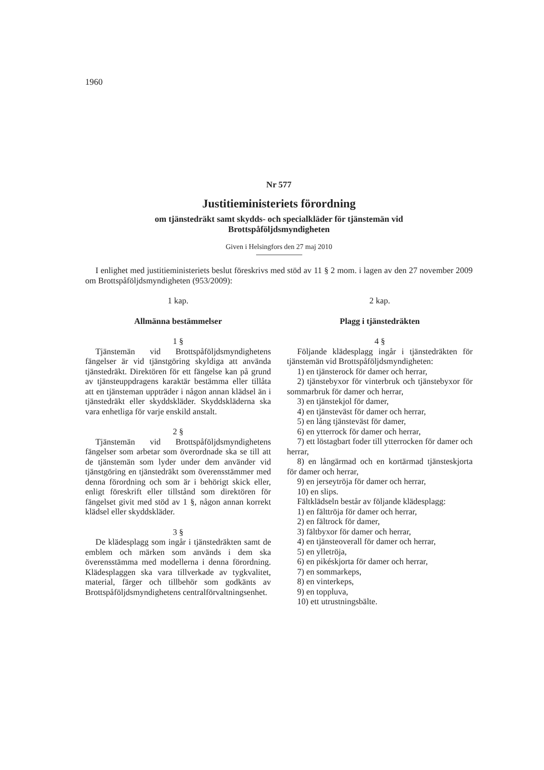1960
Nr 577
Justitieministeriets förordning
om tjänstedräkt samt skydds- och specialkläder för tjänstemän vid
Brottspåföljdsmyndigheten
Given i Helsingfors den 27 maj 2010
I enlighet med justitieministeriets beslut föreskrivs med stöd av 11 § 2 mom. i lagen av den 27 november 2009 om Brottspåföljdsmyndigheten (953/2009):
1 kap.
Allmänna bestämmelser
1 §
Tjänstemän vid Brottspåföljdsmyndighetens fängelser är vid tjänstgöring skyldiga att använda tjänstedräkt. Direktören för ett fängelse kan på grund av tjänsteuppdragens karaktär bestämma eller tillåta att en tjänsteman uppträder i någon annan klädsel än i tjänstedräkt eller skyddskläder. Skyddskläderna ska vara enhetliga för varje enskild anstalt.
2 §
Tjänstemän vid Brottspåföljdsmyndighetens fängelser som arbetar som överordnade ska se till att de tjänstemän som lyder under dem använder vid tjänstgöring en tjänstedräkt som överensstämmer med denna förordning och som är i behörigt skick eller, enligt föreskrift eller tillstånd som direktören för fängelset givit med stöd av 1 §, någon annan korrekt klädsel eller skyddskläder.
3 §
De klädesplagg som ingår i tjänstedräkten samt de emblem och märken som används i dem ska överensstämma med modellerna i denna förordning. Klädesplaggen ska vara tillverkade av tygkvalitet, material, färger och tillbehör som godkänts av Brottspåföljdsmyndighetens centralförvaltningsenhet.
2 kap.
Plagg i tjänstedräkten
4 §
Följande klädesplagg ingår i tjänstedräkten för tjänstemän vid Brottspåföljdsmyndigheten:
1) en tjänsterock för damer och herrar,
2) tjänstebyxor för vinterbruk och tjänstebyxor för sommarbruk för damer och herrar,
3) en tjänstekjol för damer,
4) en tjänsteväst för damer och herrar,
5) en lång tjänsteväst för damer,
6) en ytterrock för damer och herrar,
7) ett löstagbart foder till ytterrocken för damer och herrar,
8) en långärmad och en kortärmad tjänsteskjorta för damer och herrar,
9) en jerseytröja för damer och herrar,
10) en slips.
Fältklädseln består av följande klädesplagg:
1) en fälttröja för damer och herrar,
2) en fältrock för damer,
3) fältbyxor för damer och herrar,
4) en tjänsteoverall för damer och herrar,
5) en ylletröja,
6) en pikéskjorta för damer och herrar,
7) en sommarkeps,
8) en vinterkeps,
9) en toppluva,
10) ett utrustningsbälte.